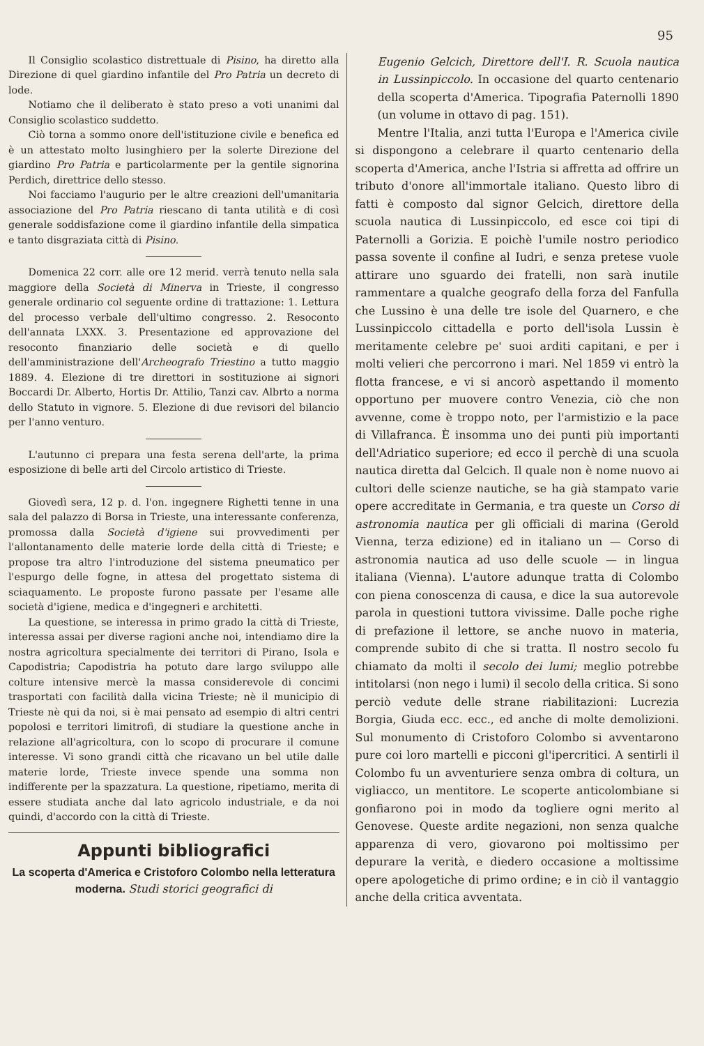95
Il Consiglio scolastico distrettuale di Pisino, ha diretto alla Direzione di quel giardino infantile del Pro Patria un decreto di lode.
Notiamo che il deliberato è stato preso a voti unanimi dal Consiglio scolastico suddetto.
Ciò torna a sommo onore dell'istituzione civile e benefica ed è un attestato molto lusinghiero per la solerte Direzione del giardino Pro Patria e particolarmente per la gentile signorina Perdich, direttrice dello stesso.
Noi facciamo l'augurio per le altre creazioni dell'umanitaria associazione del Pro Patria riescano di tanta utilità e di così generale soddisfazione come il giardino infantile della simpatica e tanto disgraziata città di Pisino.
Domenica 22 corr. alle ore 12 merid. verrà tenuto nella sala maggiore della Società di Minerva in Trieste, il congresso generale ordinario col seguente ordine di trattazione: 1. Lettura del processo verbale dell'ultimo congresso. 2. Resoconto dell'annata LXXX. 3. Presentazione ed approvazione del resoconto finanziario delle società e di quello dell'amministrazione dell'Archeografo Triestino a tutto maggio 1889. 4. Elezione di tre direttori in sostituzione ai signori Boccardi Dr. Alberto, Hortis Dr. Attilio, Tanzi cav. Albrto a norma dello Statuto in vignore. 5. Elezione di due revisori del bilancio per l'anno venturo.
L'autunno ci prepara una festa serena dell'arte, la prima esposizione di belle arti del Circolo artistico di Trieste.
Giovedì sera, 12 p. d. l'on. ingegnere Righetti tenne in una sala del palazzo di Borsa in Trieste, una interessante conferenza, promossa dalla Società d'igiene sui provvedimenti per l'allontanamento delle materie lorde della città di Trieste; e propose tra altro l'introduzione del sistema pneumatico per l'espurgo delle fogne, in attesa del progettato sistema di sciaquamento. Le proposte furono passate per l'esame alle società d'igiene, medica e d'ingegneri e architetti.
La questione, se interessa in primo grado la città di Trieste, interessa assai per diverse ragioni anche noi, intendiamo dire la nostra agricoltura specialmente dei territori di Pirano, Isola e Capodistria; Capodistria ha potuto dare largo sviluppo alle colture intensive mercè la massa considerevole di concimi trasportati con facilità dalla vicina Trieste; nè il municipio di Trieste nè qui da noi, si è mai pensato ad esempio di altri centri popolosi e territori limitrofi, di studiare la questione anche in relazione all'agricoltura, con lo scopo di procurare il comune interesse. Vi sono grandi città che ricavano un bel utile dalle materie lorde, Trieste invece spende una somma non indifferente per la spazzatura. La questione, ripetiamo, merita di essere studiata anche dal lato agricolo industriale, e da noi quindi, d'accordo con la città di Trieste.
Appunti bibliografici
La scoperta d'America e Cristoforo Colombo nella letteratura moderna. Studi storici geografici di
Eugenio Gelcich, Direttore dell'I. R. Scuola nautica in Lussinpiccolo. In occasione del quarto centenario della scoperta d'America. Tipografia Paternolli 1890 (un volume in ottavo di pag. 151).
Mentre l'Italia, anzi tutta l'Europa e l'America civile si dispongono a celebrare il quarto centenario della scoperta d'America, anche l'Istria si affretta ad offrire un tributo d'onore all'immortale italiano. Questo libro di fatti è composto dal signor Gelcich, direttore della scuola nautica di Lussinpiccolo, ed esce coi tipi di Paternolli a Gorizia. E poichè l'umile nostro periodico passa sovente il confine al Iudri, e senza pretese vuole attirare uno sguardo dei fratelli, non sarà inutile rammentare a qualche geografo della forza del Fanfulla che Lussino è una delle tre isole del Quarnero, e che Lussinpiccolo cittadella e porto dell'isola Lussin è meritamente celebre pe' suoi arditi capitani, e per i molti velieri che percorrono i mari. Nel 1859 vi entrò la flotta francese, e vi si ancorò aspettando il momento opportuno per muovere contro Venezia, ciò che non avvenne, come è troppo noto, per l'armistizio e la pace di Villafranca. È insomma uno dei punti più importanti dell'Adriatico superiore; ed ecco il perchè di una scuola nautica diretta dal Gelcich. Il quale non è nome nuovo ai cultori delle scienze nautiche, se ha già stampato varie opere accreditate in Germania, e tra queste un Corso di astronomia nautica per gli officiali di marina (Gerold Vienna, terza edizione) ed in italiano un — Corso di astronomia nautica ad uso delle scuole — in lingua italiana (Vienna). L'autore adunque tratta di Colombo con piena conoscenza di causa, e dice la sua autorevole parola in questioni tuttora vivissime. Dalle poche righe di prefazione il lettore, se anche nuovo in materia, comprende subito di che si tratta. Il nostro secolo fu chiamato da molti il secolo dei lumi; meglio potrebbe intitolarsi (non nego i lumi) il secolo della critica. Si sono perciò vedute delle strane riabilitazioni: Lucrezia Borgia, Giuda ecc. ecc., ed anche di molte demolizioni. Sul monumento di Cristoforo Colombo si avventarono pure coi loro martelli e picconi gl'ipercritici. A sentirli il Colombo fu un avventuriere senza ombra di coltura, un vigliacco, un mentitore. Le scoperte anticolombiane si gonfiarono poi in modo da togliere ogni merito al Genovese. Queste ardite negazioni, non senza qualche apparenza di vero, giovarono poi moltissimo per depurare la verità, e diedero occasione a moltissime opere apologetiche di primo ordine; e in ciò il vantaggio anche della critica avventata.